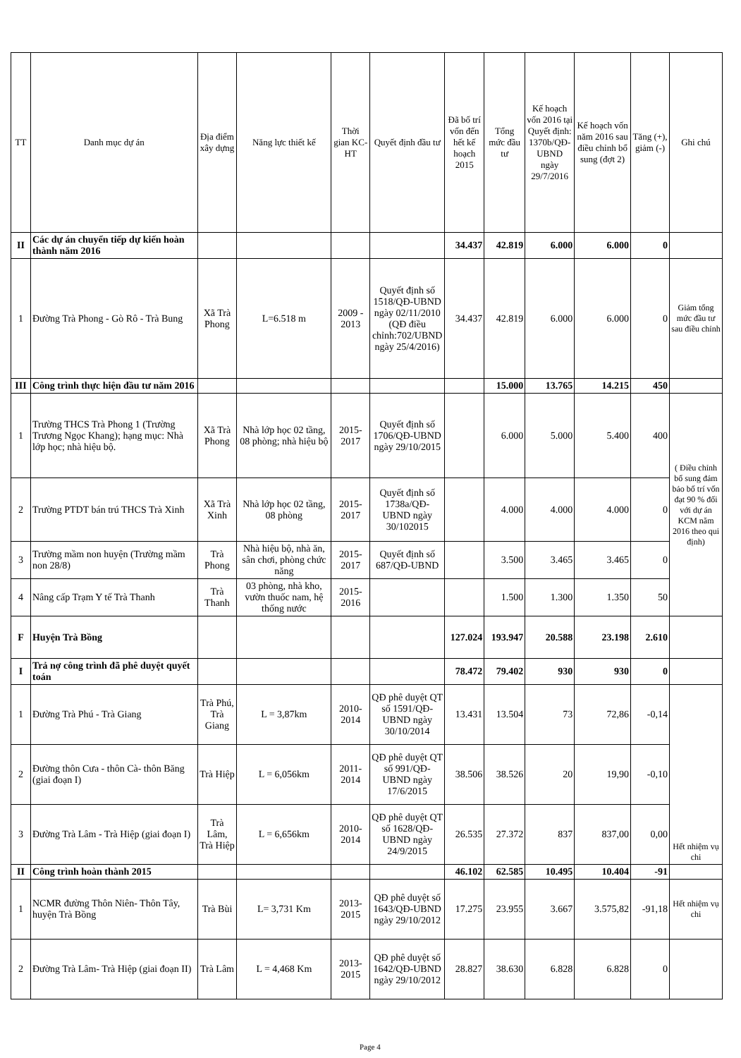| TT | Danh mục dự án | Địa điểm xây dựng | Năng lực thiết kế | Thời gian KC-HT | Quyết định đầu tư | Đã bố trí vốn đến hết kế hoạch 2015 | Tổng mức đầu tư | Kế hoạch vốn 2016 tại Quyết định: 1370b/QĐ-UBND ngày 29/7/2016 | Kế hoạch vốn năm 2016 sau điều chỉnh bổ sung (đợt 2) | Tăng (+), giảm (-) | Ghi chú |
| --- | --- | --- | --- | --- | --- | --- | --- | --- | --- | --- | --- |
| II | Các dự án chuyển tiếp dự kiến hoàn thành năm 2016 | | | | | 34.437 | 42.819 | 6.000 | 6.000 | 0 | |
| 1 | Đường Trà Phong - Gò Rô - Trà Bung | Xã Trà Phong | L=6.518 m | 2009 - 2013 | Quyết định số 1518/QĐ-UBND ngày 02/11/2010 (QĐ điều chỉnh:702/UBND ngày 25/4/2016) | 34.437 | 42.819 | 6.000 | 6.000 | 0 | Giảm tổng mức đầu tư sau điều chỉnh |
| III | Công trình thực hiện đầu tư năm 2016 | | | | | | 15.000 | 13.765 | 14.215 | 450 | |
| 1 | Trường THCS Trà Phong 1 (Trường Trương Ngọc Khang); hạng mục: Nhà lớp học; nhà hiệu bộ. | Xã Trà Phong | Nhà lớp học 02 tầng, 08 phòng; nhà hiệu bộ | 2015-2017 | Quyết định số 1706/QĐ-UBND ngày 29/10/2015 | | 6.000 | 5.000 | 5.400 | 400 | ( Điều chỉnh bổ sung đảm bảo bố trí vốn đạt 90 % đối với dự án KCM năm 2016 theo qui định) |
| 2 | Trường PTDT bán trú THCS Trà Xinh | Xã Trà Xinh | Nhà lớp học 02 tầng, 08 phòng | 2015-2017 | Quyết định số 1738a/QĐ-UBND ngày 30/102015 | | 4.000 | 4.000 | 4.000 | 0 | |
| 3 | Trường mầm non huyện (Trường mầm non 28/8) | Trà Phong | Nhà hiệu bộ, nhà ăn, sân chơi, phòng chức năng | 2015-2017 | Quyết định số 687/QĐ-UBND | | 3.500 | 3.465 | 3.465 | 0 | |
| 4 | Nâng cấp Trạm Y tế Trà Thanh | Trà Thanh | 03 phòng, nhà kho, vườn thuốc nam, hệ thống nước | 2015-2016 | | | 1.500 | 1.300 | 1.350 | 50 | |
| F | Huyện Trà Bồng | | | | | 127.024 | 193.947 | 20.588 | 23.198 | 2.610 | |
| I | Trả nợ công trình đã phê duyệt quyết toán | | | | | 78.472 | 79.402 | 930 | 930 | 0 | |
| 1 | Đường Trà Phú - Trà Giang | Trà Phú, Trà Giang | L = 3,87km | 2010-2014 | QĐ phê duyệt QT số 1591/QĐ-UBND ngày 30/10/2014 | 13.431 | 13.504 | 73 | 72,86 | -0,14 | Hết nhiệm vụ chi |
| 2 | Đường thôn Cưa - thôn Cà- thôn Băng (giai đoạn I) | Trà Hiệp | L = 6,056km | 2011-2014 | QĐ phê duyệt QT số 991/QĐ-UBND ngày 17/6/2015 | 38.506 | 38.526 | 20 | 19,90 | -0,10 | |
| 3 | Đường Trà Lâm - Trà Hiệp (giai đoạn I) | Trà Lâm, Trà Hiệp | L = 6,656km | 2010-2014 | QĐ phê duyệt QT số 1628/QĐ-UBND ngày 24/9/2015 | 26.535 | 27.372 | 837 | 837,00 | 0,00 | |
| II | Công trình hoàn thành 2015 | | | | | 46.102 | 62.585 | 10.495 | 10.404 | -91 | |
| 1 | NCMR đường Thôn Niên- Thôn Tây, huyện Trà Bồng | Trà Bùi | L= 3,731 Km | 2013-2015 | QĐ phê duyệt số 1643/QĐ-UBND ngày 29/10/2012 | 17.275 | 23.955 | 3.667 | 3.575,82 | -91,18 | Hết nhiệm vụ chi |
| 2 | Đường Trà Lâm- Trà Hiệp (giai đoạn II) | Trà Lâm | L = 4,468 Km | 2013-2015 | QĐ phê duyệt số 1642/QĐ-UBND ngày 29/10/2012 | 28.827 | 38.630 | 6.828 | 6.828 | 0 | |
Page 4